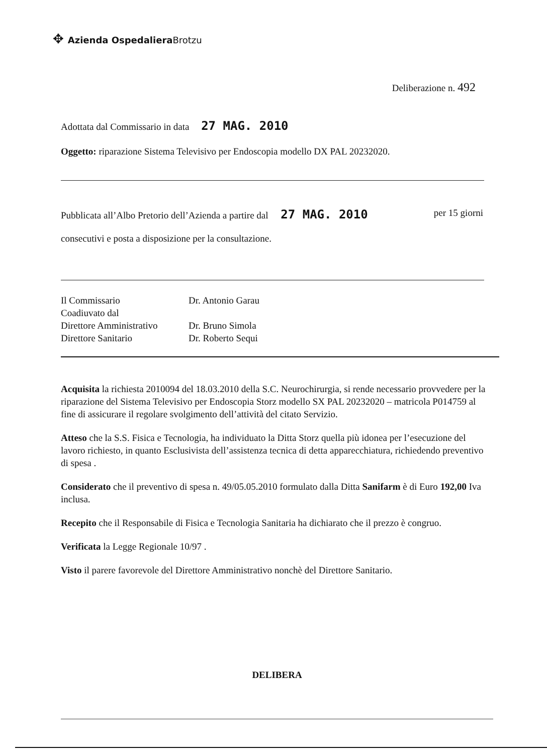✥ Azienda Ospedaliera Brotzu
Deliberazione n. 492
Adottata dal Commissario in data 27 MAG. 2010
Oggetto: riparazione Sistema Televisivo per Endoscopia modello DX PAL 20232020.
Pubblicata all’Albo Pretorio dell’Azienda a partire dal 27 MAG. 2010 per 15 giorni
consecutivi e posta a disposizione per la consultazione.
Il Commissario
Coadiuvato dal
Direttore Amministrativo
Direttore Sanitario
Dr. Antonio Garau
Dr. Bruno Simola
Dr. Roberto Sequi
Acquisita la richiesta 2010094 del 18.03.2010 della S.C. Neurochirurgia, si rende necessario provvedere per la riparazione del Sistema Televisivo per Endoscopia Storz modello SX PAL 20232020 – matricola P014759 al fine di assicurare il regolare svolgimento dell’attività del citato Servizio.
Atteso che la S.S. Fisica e Tecnologia, ha individuato la Ditta Storz quella più idonea per l’esecuzione del lavoro richiesto, in quanto Esclusivista dell’assistenza tecnica di detta apparecchiatura, richiedendo preventivo di spesa .
Considerato che il preventivo di spesa n. 49/05.05.2010 formulato dalla Ditta Sanifarm è di Euro 192,00 Iva inclusa.
Recepito che il Responsabile di Fisica e Tecnologia Sanitaria ha dichiarato che il prezzo è congruo.
Verificata la Legge Regionale 10/97 .
Visto il parere favorevole del Direttore Amministrativo nonchè del Direttore Sanitario.
DELIBERA